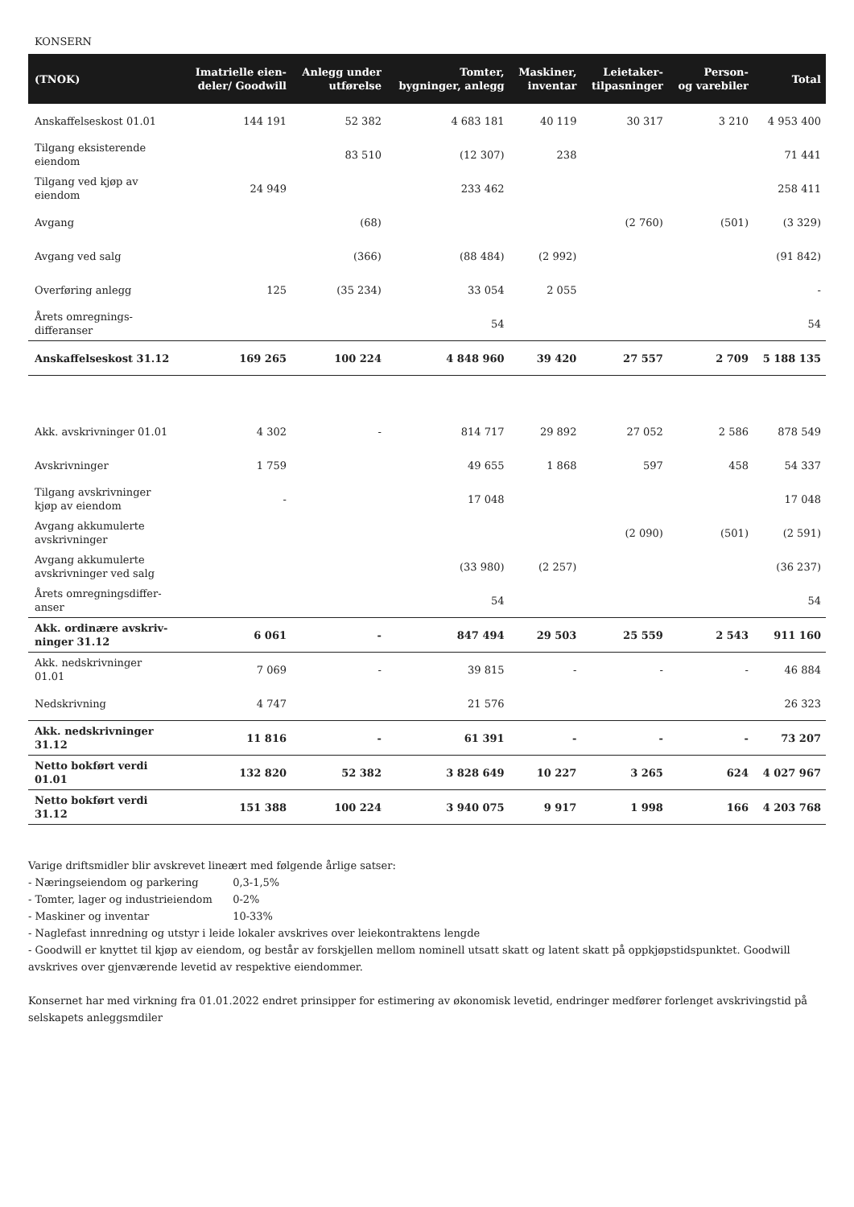KONSERN
| (TNOK) | Imatrielle eien- deler/ Goodwill | Anlegg under utførelse | Tomter, bygninger, anlegg | Maskiner, inventar | Leietaker- tilpasninger | Person- og varebiler | Total |
| --- | --- | --- | --- | --- | --- | --- | --- |
| Anskaffelseskost 01.01 | 144 191 | 52 382 | 4 683 181 | 40 119 | 30 317 | 3 210 | 4 953 400 |
| Tilgang eksisterende eiendom | | 83 510 | (12 307) | 238 | | | 71 441 |
| Tilgang ved kjøp av eiendom | 24 949 | | 233 462 | | | | 258 411 |
| Avgang | | (68) | | | (2 760) | (501) | (3 329) |
| Avgang ved salg | | (366) | (88 484) | (2 992) | | | (91 842) |
| Overføring anlegg | 125 | (35 234) | 33 054 | 2 055 | | | - |
| Årets omregnings- differanser | | | 54 | | | | 54 |
| Anskaffelseskost 31.12 | 169 265 | 100 224 | 4 848 960 | 39 420 | 27 557 | 2 709 | 5 188 135 |
| Akk. avskrivninger 01.01 | 4 302 | - | 814 717 | 29 892 | 27 052 | 2 586 | 878 549 |
| Avskrivninger | 1 759 | | 49 655 | 1 868 | 597 | 458 | 54 337 |
| Tilgang avskrivninger kjøp av eiendom | - | | 17 048 | | | | 17 048 |
| Avgang akkumulerte avskrivninger | | | | | (2 090) | (501) | (2 591) |
| Avgang akkumulerte avskrivninger ved salg | | | (33 980) | (2 257) | | | (36 237) |
| Årets omregningsdiffer- anser | | | 54 | | | | 54 |
| Akk. ordinære avskriv- ninger 31.12 | 6 061 | - | 847 494 | 29 503 | 25 559 | 2 543 | 911 160 |
| Akk. nedskrivninger 01.01 | 7 069 | - | 39 815 | - | - | - | 46 884 |
| Nedskrivning | 4 747 | | 21 576 | | | | 26 323 |
| Akk. nedskrivninger 31.12 | 11 816 | - | 61 391 | - | - | - | 73 207 |
| Netto bokført verdi 01.01 | 132 820 | 52 382 | 3 828 649 | 10 227 | 3 265 | 624 | 4 027 967 |
| Netto bokført verdi 31.12 | 151 388 | 100 224 | 3 940 075 | 9 917 | 1 998 | 166 | 4 203 768 |
Varige driftsmidler blir avskrevet lineært med følgende årlige satser:
- Næringseiendom og parkering 0,3-1,5%
- Tomter, lager og industrieiendom 0-2%
- Maskiner og inventar 10-33%
- Naglefast innredning og utstyr i leide lokaler avskrives over leiekontraktens lengde
- Goodwill er knyttet til kjøp av eiendom, og består av forskjellen mellom nominell utsatt skatt og latent skatt på oppkjøpstidspunktet. Goodwill avskrives over gjenværende levetid av respektive eiendommer.
Konsernet har med virkning fra 01.01.2022 endret prinsipper for estimering av økonomisk levetid, endringer medfører forlenget avskrivingstid på selskapets anleggsmdiler